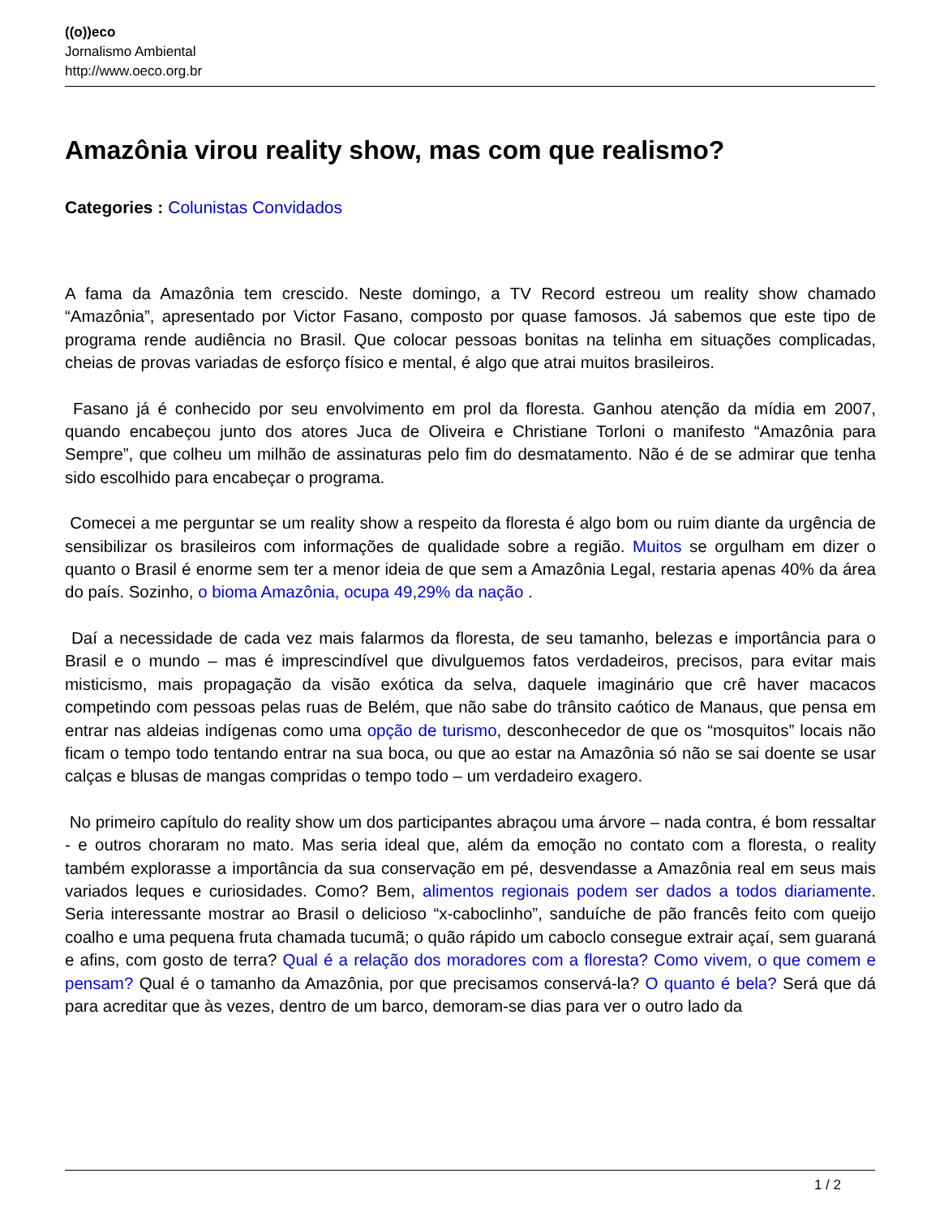((o))eco
Jornalismo Ambiental
http://www.oeco.org.br
Amazônia virou reality show, mas com que realismo?
Categories : Colunistas Convidados
A fama da Amazônia tem crescido. Neste domingo, a TV Record estreou um reality show chamado “Amazônia”, apresentado por Victor Fasano, composto por quase famosos. Já sabemos que este tipo de programa rende audiência no Brasil. Que colocar pessoas bonitas na telinha em situações complicadas, cheias de provas variadas de esforço físico e mental, é algo que atrai muitos brasileiros.
Fasano já é conhecido por seu envolvimento em prol da floresta. Ganhou atenção da mídia em 2007, quando encabeçou junto dos atores Juca de Oliveira e Christiane Torloni o manifesto “Amazônia para Sempre”, que colheu um milhão de assinaturas pelo fim do desmatamento. Não é de se admirar que tenha sido escolhido para encabeçar o programa.
Comecei a me perguntar se um reality show a respeito da floresta é algo bom ou ruim diante da urgência de sensibilizar os brasileiros com informações de qualidade sobre a região. Muitos se orgulham em dizer o quanto o Brasil é enorme sem ter a menor ideia de que sem a Amazônia Legal, restaria apenas 40% da área do país. Sozinho, o bioma Amazônia, ocupa 49,29% da nação .
Daí a necessidade de cada vez mais falarmos da floresta, de seu tamanho, belezas e importância para o Brasil e o mundo – mas é imprescindível que divulguemos fatos verdadeiros, precisos, para evitar mais misticismo, mais propagação da visão exótica da selva, daquele imaginário que crê haver macacos competindo com pessoas pelas ruas de Belém, que não sabe do trânsito caótico de Manaus, que pensa em entrar nas aldeias indígenas como uma opção de turismo, desconhecedor de que os “mosquitos” locais não ficam o tempo todo tentando entrar na sua boca, ou que ao estar na Amazônia só não se sai doente se usar calças e blusas de mangas compridas o tempo todo – um verdadeiro exagero.
No primeiro capítulo do reality show um dos participantes abraçou uma árvore – nada contra, é bom ressaltar - e outros choraram no mato. Mas seria ideal que, além da emoção no contato com a floresta, o reality também explorasse a importância da sua conservação em pé, desvendasse a Amazônia real em seus mais variados leques e curiosidades. Como? Bem, alimentos regionais podem ser dados a todos diariamente. Seria interessante mostrar ao Brasil o delicioso “x-caboclinho”, sanduíche de pão francês feito com queijo coalho e uma pequena fruta chamada tucumã; o quão rápido um caboclo consegue extrair açaí, sem guaraná e afins, com gosto de terra? Qual é a relação dos moradores com a floresta? Como vivem, o que comem e pensam? Qual é o tamanho da Amazônia, por que precisamos conservá-la? O quanto é bela? Será que dá para acreditar que às vezes, dentro de um barco, demoram-se dias para ver o outro lado da
1 / 2